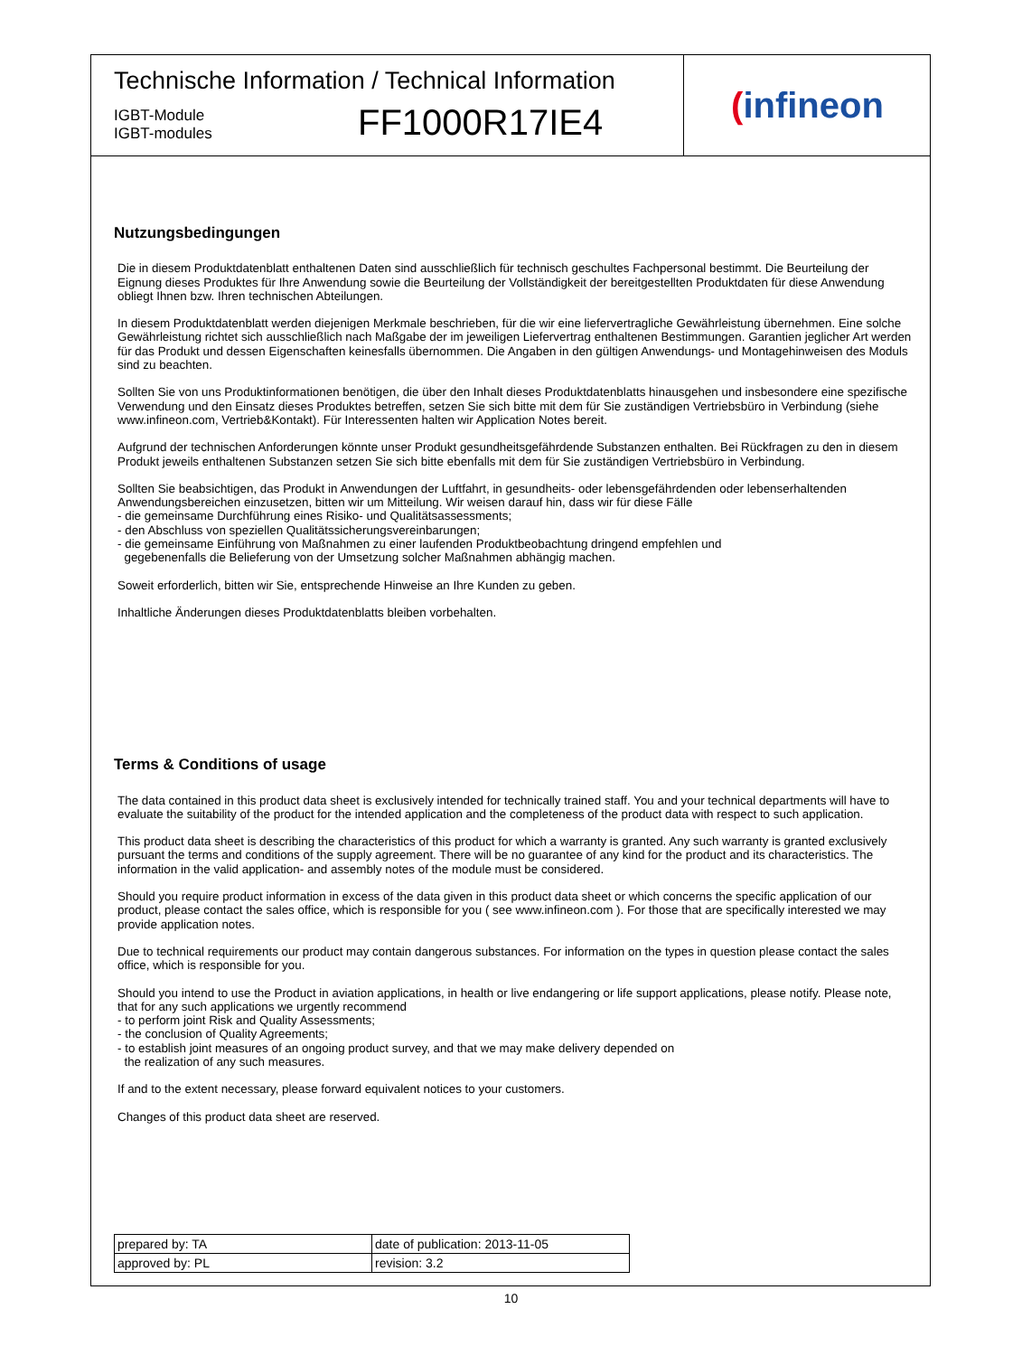Technische Information / Technical Information
IGBT-Module
IGBT-modules
FF1000R17IE4
(infineon
Nutzungsbedingungen
Die in diesem Produktdatenblatt enthaltenen Daten sind ausschließlich für technisch geschultes Fachpersonal bestimmt. Die Beurteilung der Eignung dieses Produktes für Ihre Anwendung sowie die Beurteilung der Vollständigkeit der bereitgestellten Produktdaten für diese Anwendung obliegt Ihnen bzw. Ihren technischen Abteilungen.
In diesem Produktdatenblatt werden diejenigen Merkmale beschrieben, für die wir eine liefervertragliche Gewährleistung übernehmen. Eine solche Gewährleistung richtet sich ausschließlich nach Maßgabe der im jeweiligen Liefervertrag enthaltenen Bestimmungen. Garantien jeglicher Art werden für das Produkt und dessen Eigenschaften keinesfalls übernommen. Die Angaben in den gültigen Anwendungs- und Montagehinweisen des Moduls sind zu beachten.
Sollten Sie von uns Produktinformationen benötigen, die über den Inhalt dieses Produktdatenblatts hinausgehen und insbesondere eine spezifische Verwendung und den Einsatz dieses Produktes betreffen, setzen Sie sich bitte mit dem für Sie zuständigen Vertriebsbüro in Verbindung (siehe www.infineon.com, Vertrieb&Kontakt). Für Interessenten halten wir Application Notes bereit.
Aufgrund der technischen Anforderungen könnte unser Produkt gesundheitsgefährdende Substanzen enthalten. Bei Rückfragen zu den in diesem Produkt jeweils enthaltenen Substanzen setzen Sie sich bitte ebenfalls mit dem für Sie zuständigen Vertriebsbüro in Verbindung.
Sollten Sie beabsichtigen, das Produkt in Anwendungen der Luftfahrt, in gesundheits- oder lebensgefährdenden oder lebenserhaltenden Anwendungsbereichen einzusetzen, bitten wir um Mitteilung. Wir weisen darauf hin, dass wir für diese Fälle
- die gemeinsame Durchführung eines Risiko- und Qualitätsassessments;
- den Abschluss von speziellen Qualitätssicherungsvereinbarungen;
- die gemeinsame Einführung von Maßnahmen zu einer laufenden Produktbeobachtung dringend empfehlen und
gegebenenfalls die Belieferung von der Umsetzung solcher Maßnahmen abhängig machen.
Soweit erforderlich, bitten wir Sie, entsprechende Hinweise an Ihre Kunden zu geben.
Inhaltliche Änderungen dieses Produktdatenblatts bleiben vorbehalten.
Terms & Conditions of usage
The data contained in this product data sheet is exclusively intended for technically trained staff. You and your technical departments will have to evaluate the suitability of the product for the intended application and the completeness of the product data with respect to such application.
This product data sheet is describing the characteristics of this product for which a warranty is granted. Any such warranty is granted exclusively pursuant the terms and conditions of the supply agreement. There will be no guarantee of any kind for the product and its characteristics. The information in the valid application- and assembly notes of the module must be considered.
Should you require product information in excess of the data given in this product data sheet or which concerns the specific application of our product, please contact the sales office, which is responsible for you ( see www.infineon.com ). For those that are specifically interested we may provide application notes.
Due to technical requirements our product may contain dangerous substances. For information on the types in question please contact the sales office, which is responsible for you.
Should you intend to use the Product in aviation applications, in health or live endangering or life support applications, please notify. Please note, that for any such applications we urgently recommend
- to perform joint Risk and Quality Assessments;
- the conclusion of Quality Agreements;
- to establish joint measures of an ongoing product survey, and that we may make delivery depended on
the realization of any such measures.
If and to the extent necessary, please forward equivalent notices to your customers.
Changes of this product data sheet are reserved.
| prepared by: TA | date of publication: 2013-11-05 |
| approved by: PL | revision: 3.2 |
10